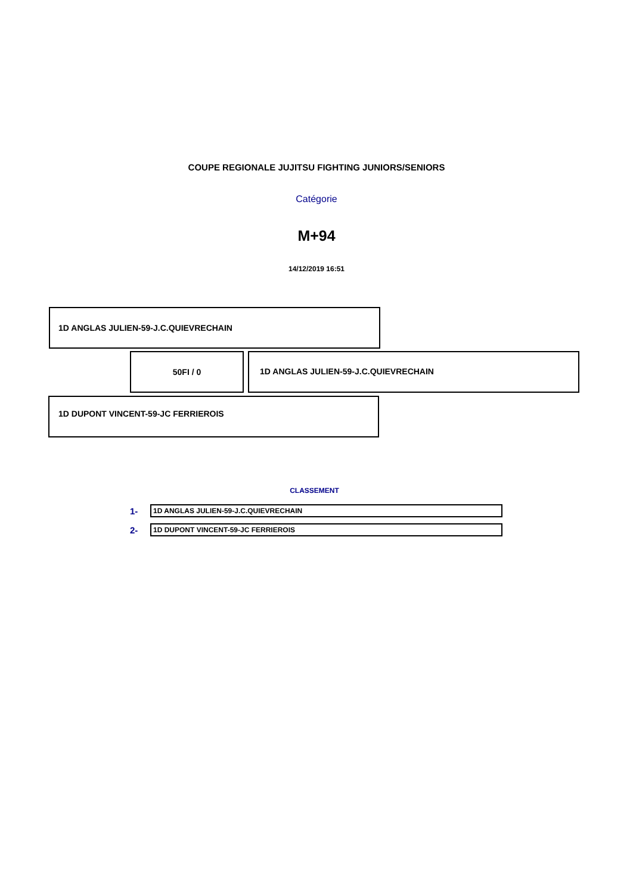COUPE REGIONALE JUJITSU FIGHTING JUNIORS/SENIORS
Catégorie
M+94
14/12/2019 16:51
1D ANGLAS JULIEN-59-J.C.QUIEVRECHAIN
50FI / 0
1D ANGLAS JULIEN-59-J.C.QUIEVRECHAIN
1D DUPONT VINCENT-59-JC FERRIEROIS
CLASSEMENT
1-
1D ANGLAS JULIEN-59-J.C.QUIEVRECHAIN
2-
1D DUPONT VINCENT-59-JC FERRIEROIS